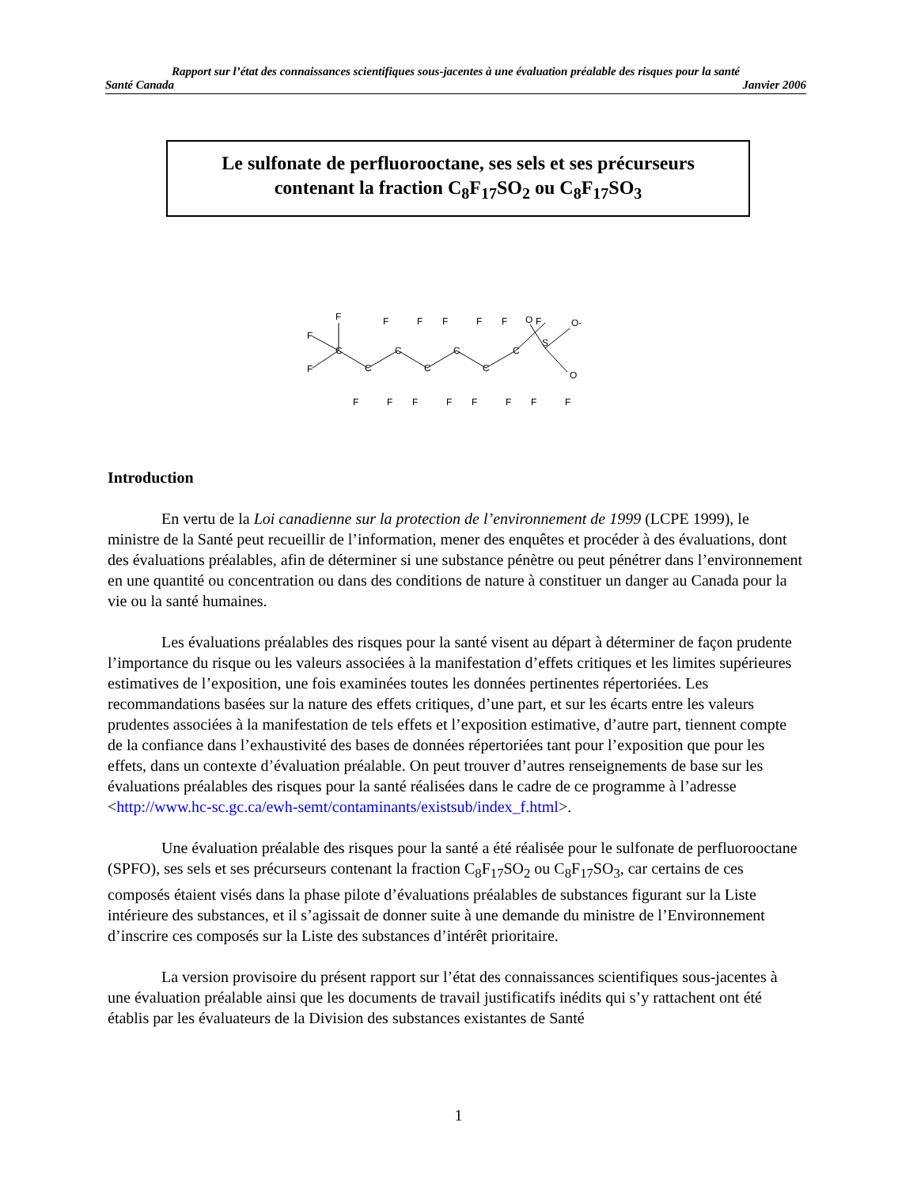Rapport sur l’état des connaissances scientifiques sous-jacentes à une évaluation préalable des risques pour la santé
Santé Canada Janvier 2006
Le sulfonate de perfluorooctane, ses sels et ses précurseurs
contenant la fraction C<sub>8</sub>F<sub>17</sub>SO<sub>2</sub> ou C<sub>8</sub>F<sub>17</sub>SO<sub>3</sub>
F
F
F
C
C
C
C
C
C
C
S
F
F
F
F
F
F
F
F
F
F
F
F
F
F
O
O-
O
Introduction
En vertu de la Loi canadienne sur la protection de l’environnement de 1999 (LCPE 1999), le ministre de la Santé peut recueillir de l’information, mener des enquêtes et procéder à des évaluations, dont des évaluations préalables, afin de déterminer si une substance pénètre ou peut pénétrer dans l’environnement en une quantité ou concentration ou dans des conditions de nature à constituer un danger au Canada pour la vie ou la santé humaines.
Les évaluations préalables des risques pour la santé visent au départ à déterminer de façon prudente l’importance du risque ou les valeurs associées à la manifestation d’effets critiques et les limites supérieures estimatives de l’exposition, une fois examinées toutes les données pertinentes répertoriées. Les recommandations basées sur la nature des effets critiques, d’une part, et sur les écarts entre les valeurs prudentes associées à la manifestation de tels effets et l’exposition estimative, d’autre part, tiennent compte de la confiance dans l’exhaustivité des bases de données répertoriées tant pour l’exposition que pour les effets, dans un contexte d’évaluation préalable. On peut trouver d’autres renseignements de base sur les évaluations préalables des risques pour la santé réalisées dans le cadre de ce programme à l’adresse <http://www.hc-sc.gc.ca/ewh-semt/contaminants/existsub/index_f.html>.
Une évaluation préalable des risques pour la santé a été réalisée pour le sulfonate de perfluorooctane (SPFO), ses sels et ses précurseurs contenant la fraction C<sub>8</sub>F<sub>17</sub>SO<sub>2</sub> ou C<sub>8</sub>F<sub>17</sub>SO<sub>3</sub>, car certains de ces composés étaient visés dans la phase pilote d’évaluations préalables de substances figurant sur la Liste intérieure des substances, et il s’agissait de donner suite à une demande du ministre de l’Environnement d’inscrire ces composés sur la Liste des substances d’intérêt prioritaire.
La version provisoire du présent rapport sur l’état des connaissances scientifiques sous-jacentes à une évaluation préalable ainsi que les documents de travail justificatifs inédits qui s’y rattachent ont été établis par les évaluateurs de la Division des substances existantes de Santé
1